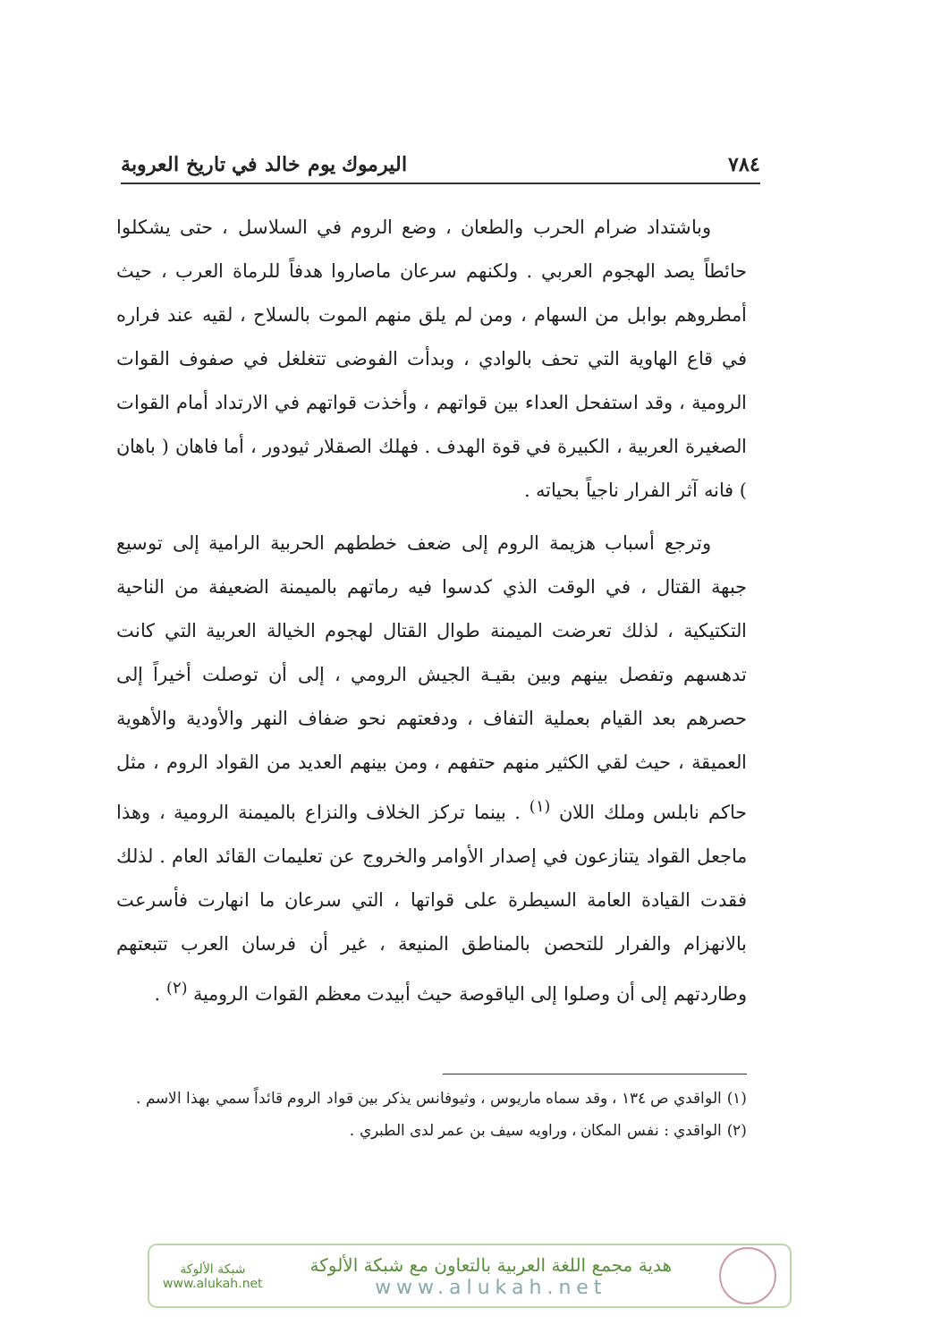٧٨٤ اليرموك يوم خالد في تاريخ العروبة
وباشتداد ضرام الحرب والطعان ، وضع الروم في السلاسل ، حتى يشكلوا حائطاً يصد الهجوم العربي . ولكنهم سرعان ماصاروا هدفاً للرماة العرب ، حيث أمطروهم بوابل من السهام ، ومن لم يلق منهم الموت بالسلاح ، لقيه عند فراره في قاع الهاوية التي تحف بالوادي ، وبدأت الفوضى تتغلغل في صفوف القوات الرومية ، وقد استفحل العداء بين قواتهم ، وأخذت قواتهم في الارتداد أمام القوات الصغيرة العربية ، الكبيرة في قوة الهدف . فهلك الصقلار ثيودور ، أما فاهان ( باهان ) فانه آثر الفرار ناجياً بحياته .
وترجع أسباب هزيمة الروم إلى ضعف خططهم الحربية الرامية إلى توسيع جبهة القتال ، في الوقت الذي كدسوا فيه رماتهم بالميمنة الضعيفة من الناحية التكتيكية ، لذلك تعرضت الميمنة طوال القتال لهجوم الخيالة العربية التي كانت تدهسهم وتفصل بينهم وبين بقيـة الجيش الرومي ، إلى أن توصلت أخيراً إلى حصرهم بعد القيام بعملية التفاف ، ودفعتهم نحو ضفاف النهر والأودية والأهوية العميقة ، حيث لقي الكثير منهم حتفهم ، ومن بينهم العديد من القواد الروم ، مثل حاكم نابلس وملك اللان <sup>(١)</sup> . بينما تركز الخلاف والنزاع بالميمنة الرومية ، وهذا ماجعل القواد يتنازعون في إصدار الأوامر والخروج عن تعليمات القائد العام . لذلك فقدت القيادة العامة السيطرة على قواتها ، التي سرعان ما انهارت فأسرعت بالانهزام والفرار للتحصن بالمناطق المنيعة ، غير أن فرسان العرب تتبعتهم وطاردتهم إلى أن وصلوا إلى الياقوصة حيث أبيدت معظم القوات الرومية <sup>(٢)</sup> .
(١) الواقدي ص ١٣٤ ، وقد سماه ماريوس ، وثيوفانس يذكر بين قواد الروم قائداً سمي بهذا الاسم .
(٢) الواقدي : نفس المكان ، وراويه سيف بن عمر لدى الطبري .
هدية مجمع اللغة العربية بالتعاون مع شبكة الألوكة
www.alukah.net
شبكة الألوكة
www.alukah.net